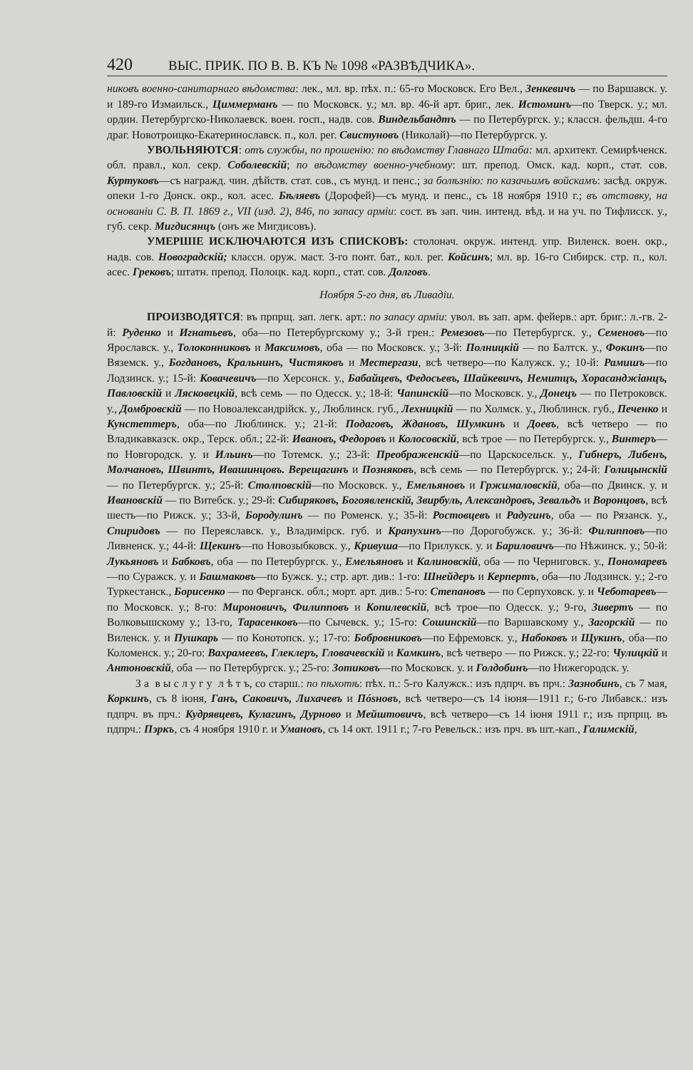420 ВЫС. ПРИК. ПО В. В. КЪ № 1098 «РАЗВѢДЧИКА».
никовъ военно-санитарнаго вѣдомства: лек., мл. вр. пѣх. п.: 65-го Московск. Его Вел., Зенкевичъ — по Варшавск. у. и 189-го Измаильск., Циммерманъ — по Московск. у.; мл. вр. 46-й арт. бриг., лек. Истоминъ—по Тверск. у.; мл. ордин. Петербургско-Николаевск. воен. госп., надв. сов. Виндельбандтъ — по Петербургск. у.; классн. фельдш. 4-го драг. Новотроицко-Екатеринославск. п., кол. рег. Свистуновъ (Николай)—по Петербургск. у.
УВОЛЬНЯЮТСЯ: отъ службы, по прошенію: по вѣдомству Главнаго Штаба: мл. архитект. Семирѣченск. обл. правл., кол. секр. Соболевскій; по вѣдомству военно-учебному: шт. препод. Омск. кад. корп., стат. сов. Куртуковъ—съ награжд. чин. дѣйств. стат. сов., съ мунд. и пенс.; за болѣзнію: по казачьимъ войскамъ: засѣд. окруж. опеки 1-го Донск. окр., кол. асес. Бѣляевъ (Дорофей)—съ мунд. и пенс., съ 18 ноября 1910 г.; въ отставку, на основаніи С. В. П. 1869 г., VII (изд. 2), 846, по запасу арміи: сост. въ зап. чин. интенд. вѣд. и на уч. по Тифлисск. у., губ. секр. Мигдисянцъ (онъ же Мигдисовъ).
УМЕРШІЕ ИСКЛЮЧАЮТСЯ ИЗЪ СПИСКОВЪ: столонач. окруж. интенд. упр. Виленск. воен. окр., надв. сов. Новоградскій; классн. оруж. маст. 3-го понт. бат., кол. рег. Койсинъ; мл. вр. 16-го Сибирск. стр. п., кол. асес. Грековъ; штатн. препод. Полоцк. кад. корп., стат. сов. Долговъ.
Ноября 5-го дня, въ Ливадіи.
ПРОИЗВОДЯТСЯ: въ прпрщ. зап. легк. арт.: по запасу арміи: увол. въ зап. арм. фейерв.: арт. бриг.: л.-гв. 2-й: Руденко и Игнатьевъ, оба—по Петербургскому у.; 3-й грен.: Ремезовъ—по Петербургск. у., Семеновъ—по Ярославск. у., Толоконниковъ и Максимовъ, оба — по Московск. у.; 3-й: Полницкій — по Балтск. у., Фокинъ—по Вяземск. у., Богдановъ, Кральнинъ, Чистяковъ и Местергази, всѣ четверо—по Калужск. у.; 10-й: Рамишъ—по Лодзинск. у.; 15-й: Ковачевичъ—по Херсонск. у., Бабайцевъ, Федосьевъ, Шайкевичъ, Немитцъ, Хорасанджіанцъ, Павловскій и Лясковецкій, всѣ семь — по Одесск. у.; 18-й: Чапинскій—по Московск. у., Донецъ — по Петроковск. у., Домбровскій — по Новоалександрійск. у., Люблинск. губ., Лехницкій — по Холмск. у., Люблинск. губ., Печенко и Кунстеттеръ, оба—по Люблинск. у.; 21-й: Подаговъ, Ждановъ, Шумкинъ и Доевъ, всѣ четверо — по Владикавказск. окр., Терск. обл.; 22-й: Ивановъ, Федоровъ и Колосовскій, всѣ трое — по Петербургск. у., Винтеръ—по Новгородск. у. и Ильинъ—по Тотемск. у.; 23-й: Преображенскій—по Царскосельск. у., Гибнеръ, Либенъ, Молчановъ, Швинтъ, Ивашинцовъ. Верещагинъ и Позняковъ, всѣ семь — по Петербургск. у.; 24-й: Голицынскій — по Петербургск. у.; 25-й: Столповскій—по Московск. у., Емельяновъ и Гржималовскій, оба—по Двинск. у. и Ивановскій — по Витебск. у.; 29-й: Сибиряковъ, Богоявленскій, Звирбуль, Александровъ, Зевальдъ и Воронцовъ, всѣ шесть—по Рижск. у.; 33-й, Бородулинъ — по Роменск. у.; 35-й: Ростовцевъ и Радугинъ, оба — по Рязанск. у., Спиридовъ — по Переяславск. у., Владимірск. губ. и Крапухинъ—по Дорогобужск. у.; 36-й: Филипповъ—по Ливненск. у.; 44-й: Щекинъ—по Новозыбковск. у., Кривуша—по Прилукск. у. и Бариловичъ—по Нѣжинск. у.; 50-й: Лукьяновъ и Бабковъ, оба — по Петербургск. у., Емельяновъ и Калиновскій, оба — по Черниговск. у., Пономаревъ—по Суражск. у. и Башмаковъ—по Бужск. у.; стр. арт. див.: 1-го: Шнейдеръ и Керпертъ, оба—по Лодзинск. у.; 2-го Туркестанск., Борисенко — по Ферганск. обл.; морт. арт. див.: 5-го: Степановъ — по Серпуховск. у. и Чеботаревъ—по Московск. у.; 8-го: Мироновичъ, Филипповъ и Копилевскій, всѣ трое—по Одесск. у.; 9-го, Зивертъ — по Волковышскому у.; 13-го, Тарасенковъ—по Сычевск. у.; 15-го: Сошинскій—по Варшавскому у., Загорскій — по Виленск. у. и Пушкарь — по Конотопск. у.; 17-го: Бобровниковъ—по Ефремовск. у., Набоковъ и Щукинъ, оба—по Коломенск. у.; 20-го: Вахрамеевъ, Глеклеръ, Гловачевскій и Камкинъ, всѣ четверо — по Рижск. у.; 22-го: Чулицкій и Антоновскій, оба — по Петербургск. у.; 25-го: Зотиковъ—по Московск. у. и Голдобинъ—по Нижегородск. у.
З а в ы с л у г у л ѣ т ъ, со старш.: по пѣхотѣ: пѣх. п.: 5-го Калужск.: изъ пдпрч. въ прч.: Зазнобинъ, съ 7 мая, Коркинъ, съ 8 іюня, Ганъ, Саковичъ, Лихачевъ и Пósновъ, всѣ четверо—съ 14 іюня—1911 г.; 6-го Либавск.: изъ пдпрч. въ прч.: Кудрявцевъ, Кулагинъ, Дурново и Мейштовичъ, всѣ четверо—съ 14 іюня 1911 г.; изъ прпрщ. въ пдпрч.: Пэркъ, съ 4 ноября 1910 г. и Умановъ, съ 14 окт. 1911 г.; 7-го Ревельск.: изъ прч. въ шт.-кап., Галимскій,